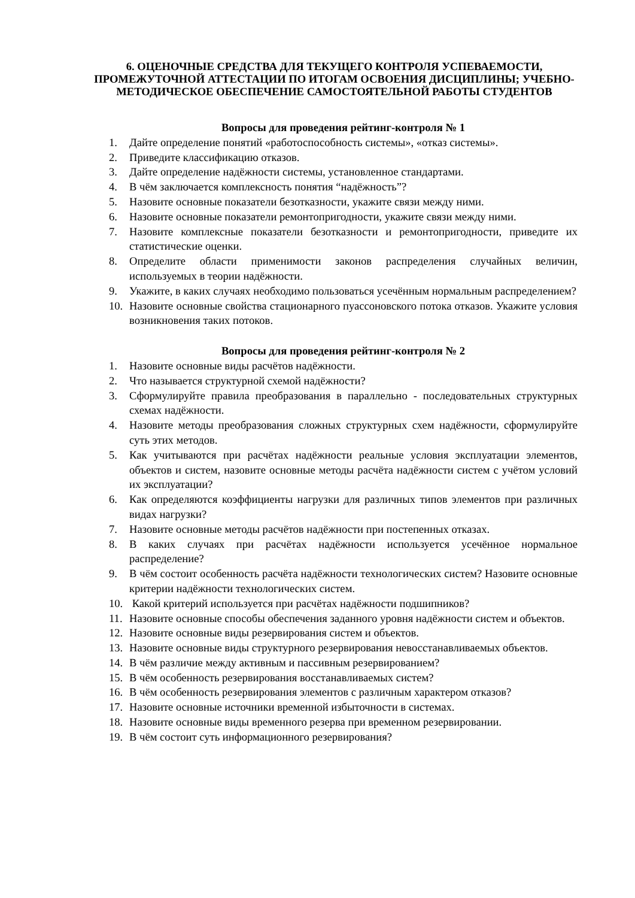6. ОЦЕНОЧНЫЕ СРЕДСТВА ДЛЯ ТЕКУЩЕГО КОНТРОЛЯ УСПЕВАЕМОСТИ, ПРОМЕЖУТОЧНОЙ АТТЕСТАЦИИ ПО ИТОГАМ ОСВОЕНИЯ ДИСЦИПЛИНЫ; УЧЕБНО-МЕТОДИЧЕСКОЕ ОБЕСПЕЧЕНИЕ САМОСТОЯТЕЛЬНОЙ РАБОТЫ СТУДЕНТОВ
Вопросы для проведения рейтинг-контроля № 1
1. Дайте определение понятий «работоспособность системы», «отказ системы».
2. Приведите классификацию отказов.
3. Дайте определение надёжности системы, установленное стандартами.
4. В чём заключается комплексность понятия “надёжность”?
5. Назовите основные показатели безотказности, укажите связи между ними.
6. Назовите основные показатели ремонтопригодности, укажите связи между ними.
7. Назовите комплексные показатели безотказности и ремонтопригодности, приведите их статистические оценки.
8. Определите области применимости законов распределения случайных величин, используемых в теории надёжности.
9. Укажите, в каких случаях необходимо пользоваться усечённым нормальным распределением?
10. Назовите основные свойства стационарного пуассоновского потока отказов. Укажите условия возникновения таких потоков.
Вопросы для проведения рейтинг-контроля № 2
1. Назовите основные виды расчётов надёжности.
2. Что называется структурной схемой надёжности?
3. Сформулируйте правила преобразования в параллельно - последовательных структурных схемах надёжности.
4. Назовите методы преобразования сложных структурных схем надёжности, сформулируйте суть этих методов.
5. Как учитываются при расчётах надёжности реальные условия эксплуатации элементов, объектов и систем, назовите основные методы расчёта надёжности систем с учётом условий их эксплуатации?
6. Как определяются коэффициенты нагрузки для различных типов элементов при различных видах нагрузки?
7. Назовите основные методы расчётов надёжности при постепенных отказах.
8. В каких случаях при расчётах надёжности используется усечённое нормальное распределение?
9. В чём состоит особенность расчёта надёжности технологических систем? Назовите основные критерии надёжности технологических систем.
10. Какой критерий используется при расчётах надёжности подшипников?
11. Назовите основные способы обеспечения заданного уровня надёжности систем и объектов.
12. Назовите основные виды резервирования систем и объектов.
13. Назовите основные виды структурного резервирования невосстанавливаемых объектов.
14. В чём различие между активным и пассивным резервированием?
15. В чём особенность резервирования восстанавливаемых систем?
16. В чём особенность резервирования элементов с различным характером отказов?
17. Назовите основные источники временной избыточности в системах.
18. Назовите основные виды временного резерва при временном резервировании.
19. В чём состоит суть информационного резервирования?